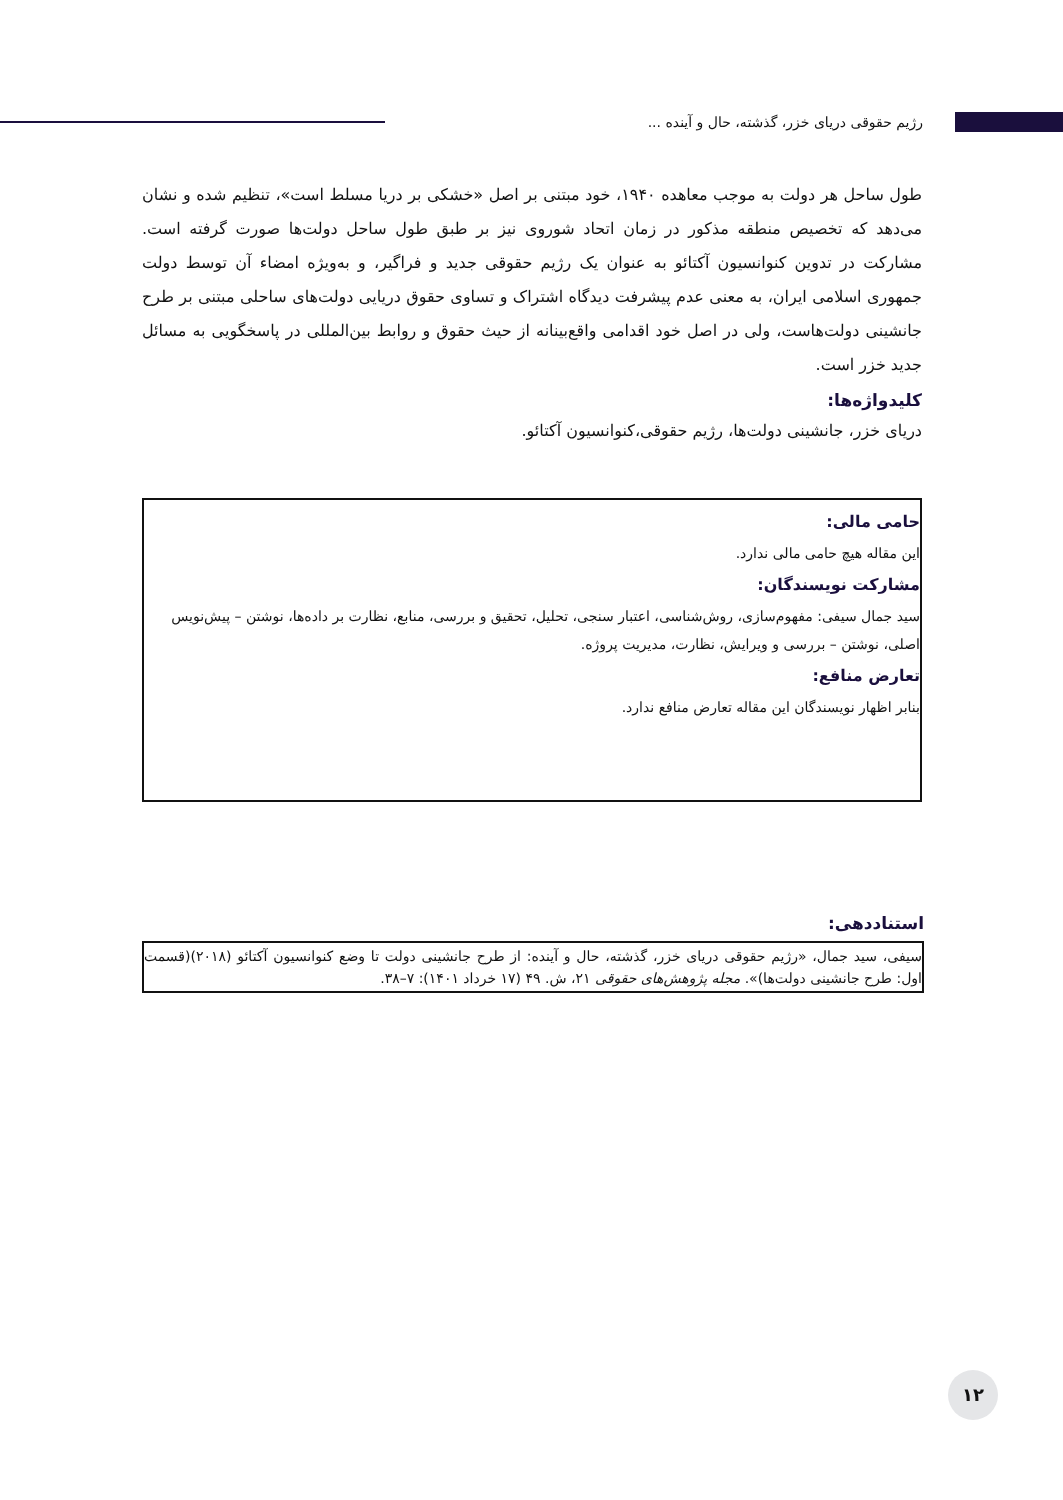رژیم حقوقی دریای خزر، گذشته، حال و آینده ...
طول ساحل هر دولت به موجب معاهده ۱۹۴۰، خود مبتنی بر اصل «خشکی بر دریا مسلط است»، تنظیم شده و نشان می‌دهد که تخصیص منطقه مذکور در زمان اتحاد شوروی نیز بر طبق طول ساحل دولت‌ها صورت گرفته است. مشارکت در تدوین کنوانسیون آکتائو به عنوان یک رژیم حقوقی جدید و فراگیر، و به‌ویژه امضاء آن توسط دولت جمهوری اسلامی ایران، به معنی عدم پیشرفت دیدگاه اشتراک و تساوی حقوق دریایی دولت‌های ساحلی مبتنی بر طرح جانشینی دولت‌هاست، ولی در اصل خود اقدامی واقع‌بینانه از حیث حقوق و روابط بین‌المللی در پاسخگویی به مسائل جدید خزر است.
کلیدواژه‌ها:
دریای خزر، جانشینی دولت‌ها، رژیم حقوقی،کنوانسیون آکتائو.
حامی مالی:
این مقاله هیچ حامی مالی ندارد.
مشارکت نویسندگان:
سید جمال سیفی: مفهوم‌سازی، روش‌شناسی، اعتبار سنجی، تحلیل، تحقیق و بررسی، منابع، نظارت بر داده‌ها، نوشتن – پیش‌نویس اصلی، نوشتن – بررسی و ویرایش، نظارت، مدیریت پروژه.
تعارض منافع:
بنابر اظهار نویسندگان این مقاله تعارض منافع ندارد.
استناددهی:
سیفی، سید جمال، «رژیم حقوقی دریای خزر، گذشته، حال و آینده: از طرح جانشینی دولت تا وضع کنوانسیون آکتائو (۲۰۱۸)(قسمت اول: طرح جانشینی دولت‌ها)». مجله پژوهش‌های حقوقی ۲۱، ش. ۴۹ (۱۷ خرداد ۱۴۰۱): ۷–۳۸.
۱۲